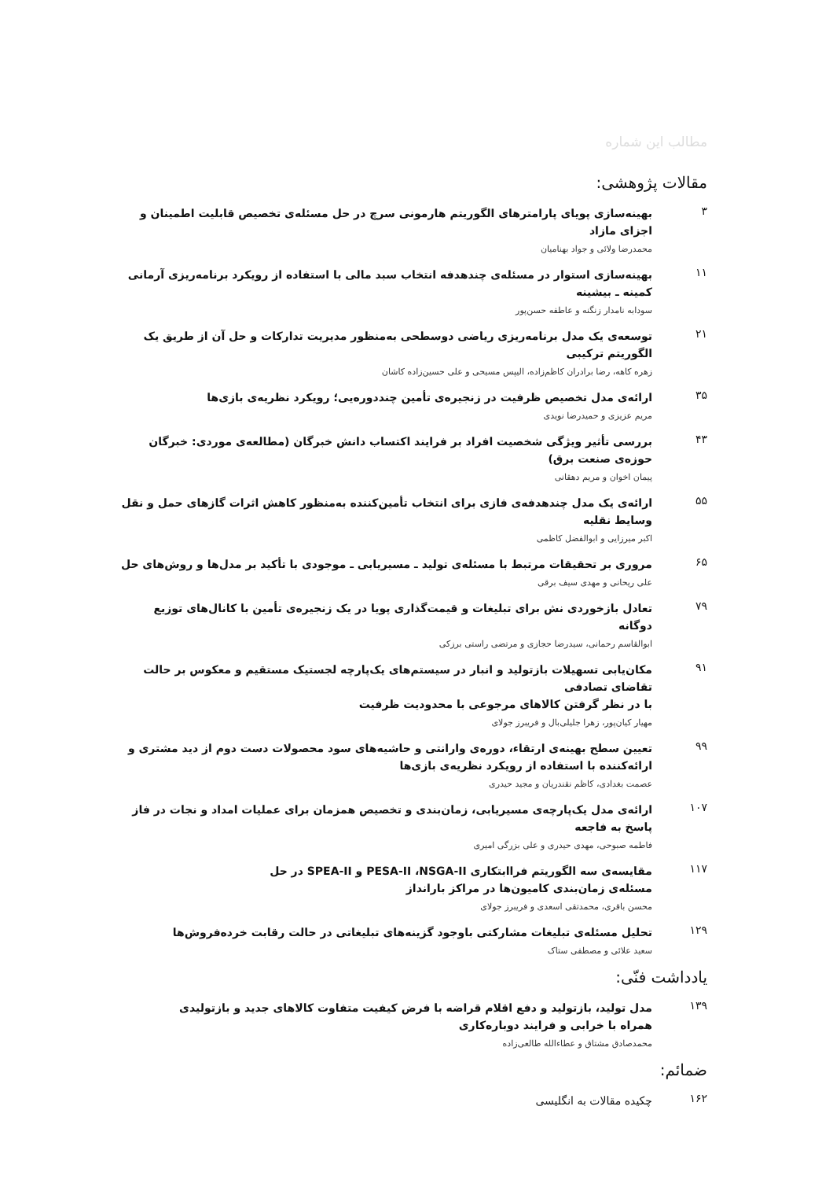مطالب این شماره
مقالات پژوهشی:
۳
بهینه‌سازی پویای پارامترهای الگوریتم هارمونی سرچ در حل مسئله‌ی تخصیص قابلیت اطمینان و اجزای مازاد
محمدرضا ولائی و جواد بهنامیان
۱۱
بهینه‌سازی استوار در مسئله‌ی چندهدفه انتخاب سبد مالی با استفاده از رویکرد برنامه‌ریزی آرمانی کمینه ـ بیشینه
سودابه نامدار زنگنه و عاطفه حسن‌پور
۲۱
توسعه‌ی یک مدل برنامه‌ریزی ریاضی دوسطحی به‌منظور مدیریت تدارکات و حل آن از طریق یک الگوریتم ترکیبی
زهره کاهه، رضا برادران کاظم‌زاده، الیپس مسیحی و علی حسین‌زاده کاشان
۳۵
ارائه‌ی مدل تخصیص ظرفیت در زنجیره‌ی تأمین چنددوره‌یی؛ رویکرد نظریه‌ی بازی‌ها
مریم عزیزی و حمیدرضا نویدی
۴۳
بررسی تأثیر ویژگی شخصیت افراد بر فرایند اکتساب دانش خبرگان (مطالعه‌ی موردی: خبرگان حوزه‌ی صنعت برق)
پیمان اخوان و مریم دهقانی
۵۵
ارائه‌ی یک مدل چندهدفه‌ی فازی برای انتخاب تأمین‌کننده به‌منظور کاهش اثرات گازهای حمل و نقل وسایط نقلیه
اکبر میرزایی و ابوالفضل کاظمی
۶۵
مروری بر تحقیقات مرتبط با مسئله‌ی تولید ـ مسیریابی ـ موجودی با تأکید بر مدل‌ها و روش‌های حل
علی ریحانی و مهدی سیف برقی
۷۹
تعادل بازخوردی نش برای تبلیغات و قیمت‌گذاری پویا در یک زنجیره‌ی تأمین با کانال‌های توزیع دوگانه
ابوالقاسم رحمانی، سیدرضا حجازی و مرتضی راستی برزکی
۹۱
مکان‌یابی تسهیلات بازتولید و انبار در سیستم‌های یک‌پارچه لجستیک مستقیم و معکوس بر حالت تقاضای تصادفی
با در نظر گرفتن کالاهای مرجوعی با محدودیت ظرفیت
مهیار کیان‌پور، زهرا جلیلی‌بال و فریبرز جولای
۹۹
تعیین سطح بهینه‌ی ارتقاء، دوره‌ی وارانتی و حاشیه‌های سود محصولات دست دوم از دید مشتری و
ارائه‌کننده با استفاده از رویکرد نظریه‌ی بازی‌ها
عصمت بغدادی، کاظم نقندریان و مجید حیدری
۱۰۷
ارائه‌ی مدل یک‌پارچه‌ی مسیریابی، زمان‌بندی و تخصیص همزمان برای عملیات امداد و نجات در فاز پاسخ به فاجعه
فاطمه صبوحی، مهدی حیدری و علی بزرگی امیری
۱۱۷
مقایسه‌ی سه الگوریتم فراابتکاری PESA-II ،NSGA-II و SPEA-II در حل
مسئله‌ی زمان‌بندی کامیون‌ها در مراکز بارانداز
محسن باقری، محمدتقی اسعدی و فریبرز جولای
۱۲۹
تحلیل مسئله‌ی تبلیغات مشارکتی باوجود گزینه‌های تبلیغاتی در حالت رقابت خرده‌فروش‌ها
سعید علائی و مصطفی ستاک
یادداشت فنّی:
۱۳۹
مدل تولید، بازتولید و دفع اقلام قراضه با فرض کیفیت متفاوت کالاهای جدید و بازتولیدی
همراه با خرابی و فرایند دوباره‌کاری
محمدصادق مشتاق و عطاءالله طالعی‌زاده
ضمائم:
۱۶۲
چکیده مقالات به انگلیسی